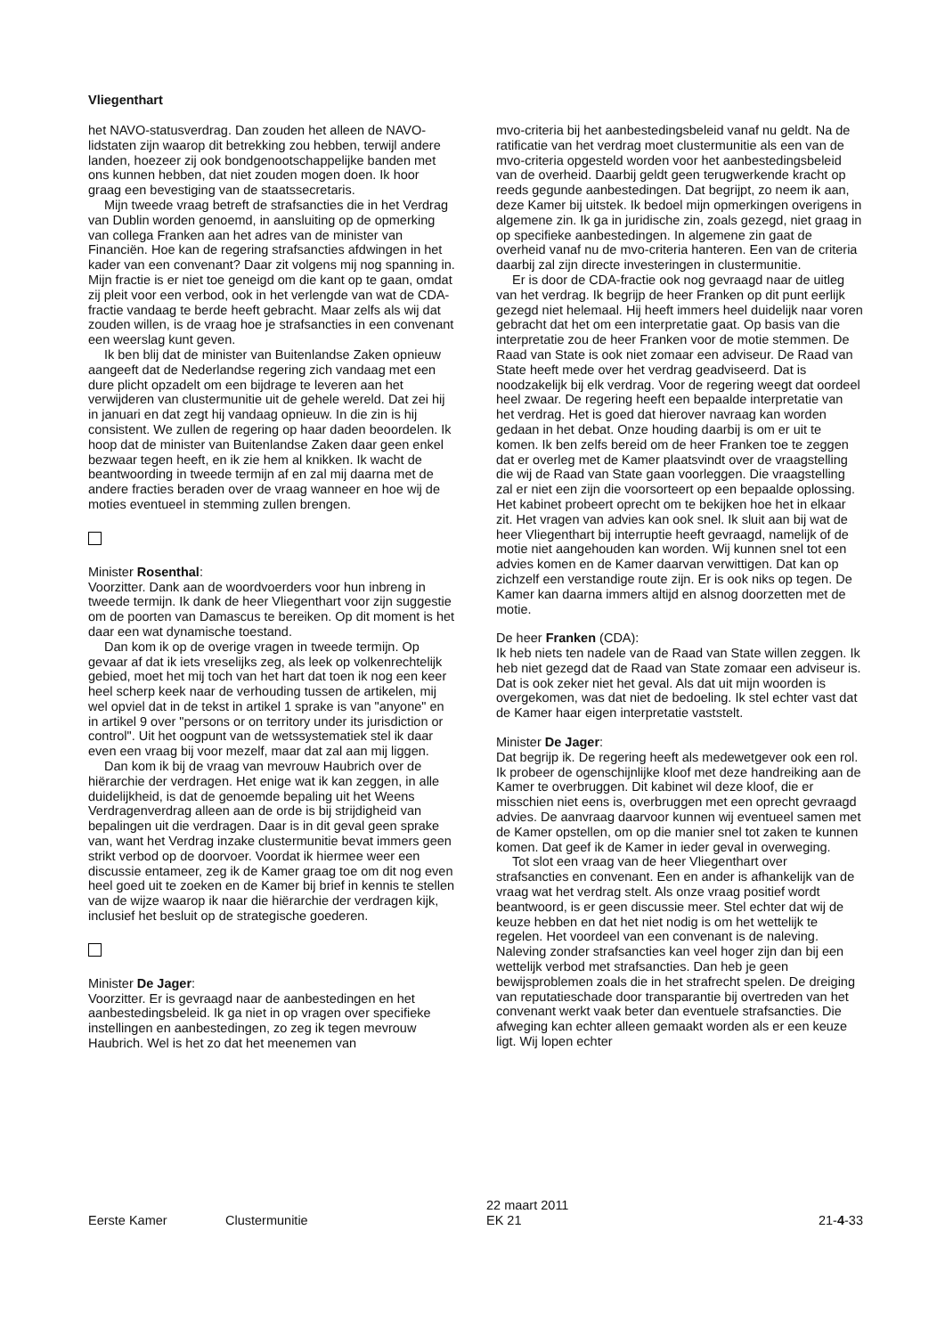Vliegenthart
het NAVO-statusverdrag. Dan zouden het alleen de NAVO-lidstaten zijn waarop dit betrekking zou hebben, terwijl andere landen, hoezeer zij ook bondgenootschappelijke banden met ons kunnen hebben, dat niet zouden mogen doen. Ik hoor graag een bevestiging van de staatssecretaris.
Mijn tweede vraag betreft de strafsancties die in het Verdrag van Dublin worden genoemd, in aansluiting op de opmerking van collega Franken aan het adres van de minister van Financiën. Hoe kan de regering strafsancties afdwingen in het kader van een convenant? Daar zit volgens mij nog spanning in. Mijn fractie is er niet toe geneigd om die kant op te gaan, omdat zij pleit voor een verbod, ook in het verlengde van wat de CDA-fractie vandaag te berde heeft gebracht. Maar zelfs als wij dat zouden willen, is de vraag hoe je strafsancties in een convenant een weerslag kunt geven.
Ik ben blij dat de minister van Buitenlandse Zaken opnieuw aangeeft dat de Nederlandse regering zich vandaag met een dure plicht opzadelt om een bijdrage te leveren aan het verwijderen van clustermunitie uit de gehele wereld. Dat zei hij in januari en dat zegt hij vandaag opnieuw. In die zin is hij consistent. We zullen de regering op haar daden beoordelen. Ik hoop dat de minister van Buitenlandse Zaken daar geen enkel bezwaar tegen heeft, en ik zie hem al knikken. Ik wacht de beantwoording in tweede termijn af en zal mij daarna met de andere fracties beraden over de vraag wanneer en hoe wij de moties eventueel in stemming zullen brengen.
Minister Rosenthal:
Voorzitter. Dank aan de woordvoerders voor hun inbreng in tweede termijn. Ik dank de heer Vliegenthart voor zijn suggestie om de poorten van Damascus te bereiken. Op dit moment is het daar een wat dynamische toestand.
Dan kom ik op de overige vragen in tweede termijn. Op gevaar af dat ik iets vreselijks zeg, als leek op volkenrechtelijk gebied, moet het mij toch van het hart dat toen ik nog een keer heel scherp keek naar de verhouding tussen de artikelen, mij wel opviel dat in de tekst in artikel 1 sprake is van "anyone" en in artikel 9 over "persons or on territory under its jurisdiction or control". Uit het oogpunt van de wetssystematiek stel ik daar even een vraag bij voor mezelf, maar dat zal aan mij liggen.
Dan kom ik bij de vraag van mevrouw Haubrich over de hiërarchie der verdragen. Het enige wat ik kan zeggen, in alle duidelijkheid, is dat de genoemde bepaling uit het Weens Verdragenverdrag alleen aan de orde is bij strijdigheid van bepalingen uit die verdragen. Daar is in dit geval geen sprake van, want het Verdrag inzake clustermunitie bevat immers geen strikt verbod op de doorvoer. Voordat ik hiermee weer een discussie entameer, zeg ik de Kamer graag toe om dit nog even heel goed uit te zoeken en de Kamer bij brief in kennis te stellen van de wijze waarop ik naar die hiërarchie der verdragen kijk, inclusief het besluit op de strategische goederen.
Minister De Jager:
Voorzitter. Er is gevraagd naar de aanbestedingen en het aanbestedingsbeleid. Ik ga niet in op vragen over specifieke instellingen en aanbestedingen, zo zeg ik tegen mevrouw Haubrich. Wel is het zo dat het meenemen van
mvo-criteria bij het aanbestedingsbeleid vanaf nu geldt. Na de ratificatie van het verdrag moet clustermunitie als een van de mvo-criteria opgesteld worden voor het aanbestedingsbeleid van de overheid. Daarbij geldt geen terugwerkende kracht op reeds gegunde aanbestedingen. Dat begrijpt, zo neem ik aan, deze Kamer bij uitstek. Ik bedoel mijn opmerkingen overigens in algemene zin. Ik ga in juridische zin, zoals gezegd, niet graag in op specifieke aanbestedingen. In algemene zin gaat de overheid vanaf nu de mvo-criteria hanteren. Een van de criteria daarbij zal zijn directe investeringen in clustermunitie.
Er is door de CDA-fractie ook nog gevraagd naar de uitleg van het verdrag. Ik begrijp de heer Franken op dit punt eerlijk gezegd niet helemaal. Hij heeft immers heel duidelijk naar voren gebracht dat het om een interpretatie gaat. Op basis van die interpretatie zou de heer Franken voor de motie stemmen. De Raad van State is ook niet zomaar een adviseur. De Raad van State heeft mede over het verdrag geadviseerd. Dat is noodzakelijk bij elk verdrag. Voor de regering weegt dat oordeel heel zwaar. De regering heeft een bepaalde interpretatie van het verdrag. Het is goed dat hierover navraag kan worden gedaan in het debat. Onze houding daarbij is om er uit te komen. Ik ben zelfs bereid om de heer Franken toe te zeggen dat er overleg met de Kamer plaatsvindt over de vraagstelling die wij de Raad van State gaan voorleggen. Die vraagstelling zal er niet een zijn die voorsorteert op een bepaalde oplossing. Het kabinet probeert oprecht om te bekijken hoe het in elkaar zit. Het vragen van advies kan ook snel. Ik sluit aan bij wat de heer Vliegenthart bij interruptie heeft gevraagd, namelijk of de motie niet aangehouden kan worden. Wij kunnen snel tot een advies komen en de Kamer daarvan verwittigen. Dat kan op zichzelf een verstandige route zijn. Er is ook niks op tegen. De Kamer kan daarna immers altijd en alsnog doorzetten met de motie.
De heer Franken (CDA):
Ik heb niets ten nadele van de Raad van State willen zeggen. Ik heb niet gezegd dat de Raad van State zomaar een adviseur is. Dat is ook zeker niet het geval. Als dat uit mijn woorden is overgekomen, was dat niet de bedoeling. Ik stel echter vast dat de Kamer haar eigen interpretatie vaststelt.
Minister De Jager:
Dat begrijp ik. De regering heeft als medewetgever ook een rol. Ik probeer de ogenschijnlijke kloof met deze handreiking aan de Kamer te overbruggen. Dit kabinet wil deze kloof, die er misschien niet eens is, overbruggen met een oprecht gevraagd advies. De aanvraag daarvoor kunnen wij eventueel samen met de Kamer opstellen, om op die manier snel tot zaken te kunnen komen. Dat geef ik de Kamer in ieder geval in overweging.
Tot slot een vraag van de heer Vliegenthart over strafsancties en convenant. Een en ander is afhankelijk van de vraag wat het verdrag stelt. Als onze vraag positief wordt beantwoord, is er geen discussie meer. Stel echter dat wij de keuze hebben en dat het niet nodig is om het wettelijk te regelen. Het voordeel van een convenant is de naleving. Naleving zonder strafsancties kan veel hoger zijn dan bij een wettelijk verbod met strafsancties. Dan heb je geen bewijsproblemen zoals die in het strafrecht spelen. De dreiging van reputatieschade door transparantie bij overtreden van het convenant werkt vaak beter dan eventuele strafsancties. Die afweging kan echter alleen gemaakt worden als er een keuze ligt. Wij lopen echter
Eerste Kamer
Clustermunitie
22 maart 2011
EK 21
21-4-33